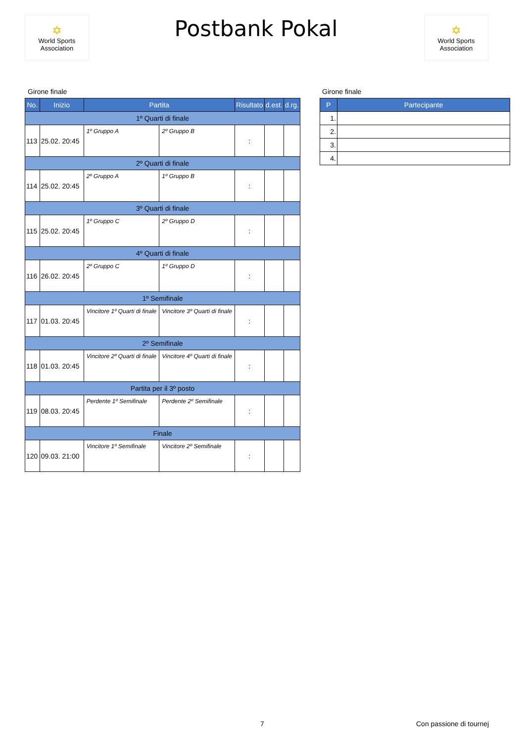✡
World Sports Association
Postbank Pokal
✡
World Sports Association
Girone finale
| No. | Inizio | Partita | | Risultato | d.est. | d.rg. |
| --- | --- | --- | --- | --- | --- | --- |
| 1º Quarti di finale | | | | | | |
| 113 | 25.02. 20:45 | 1º Gruppo A | 2º Gruppo B | : | | |
| 2º Quarti di finale | | | | | | |
| 114 | 25.02. 20:45 | 2º Gruppo A | 1º Gruppo B | : | | |
| 3º Quarti di finale | | | | | | |
| 115 | 25.02. 20:45 | 1º Gruppo C | 2º Gruppo D | : | | |
| 4º Quarti di finale | | | | | | |
| 116 | 26.02. 20:45 | 2º Gruppo C | 1º Gruppo D | : | | |
| 1º Semifinale | | | | | | |
| 117 | 01.03. 20:45 | Vincitore 1º Quarti di finale | Vincitore 3º Quarti di finale | : | | |
| 2º Semifinale | | | | | | |
| 118 | 01.03. 20:45 | Vincitore 2º Quarti di finale | Vincitore 4º Quarti di finale | : | | |
| Partita per il 3º posto | | | | | | |
| 119 | 08.03. 20:45 | Perdente 1º Semifinale | Perdente 2º Semifinale | : | | |
| Finale | | | | | | |
| 120 | 09.03. 21:00 | Vincitore 1º Semifinale | Vincitore 2º Semifinale | : | | |
Girone finale
| P | Partecipante |
| --- | --- |
| 1. | |
| 2. | |
| 3. | |
| 4. | |
7 Con passione di tournej